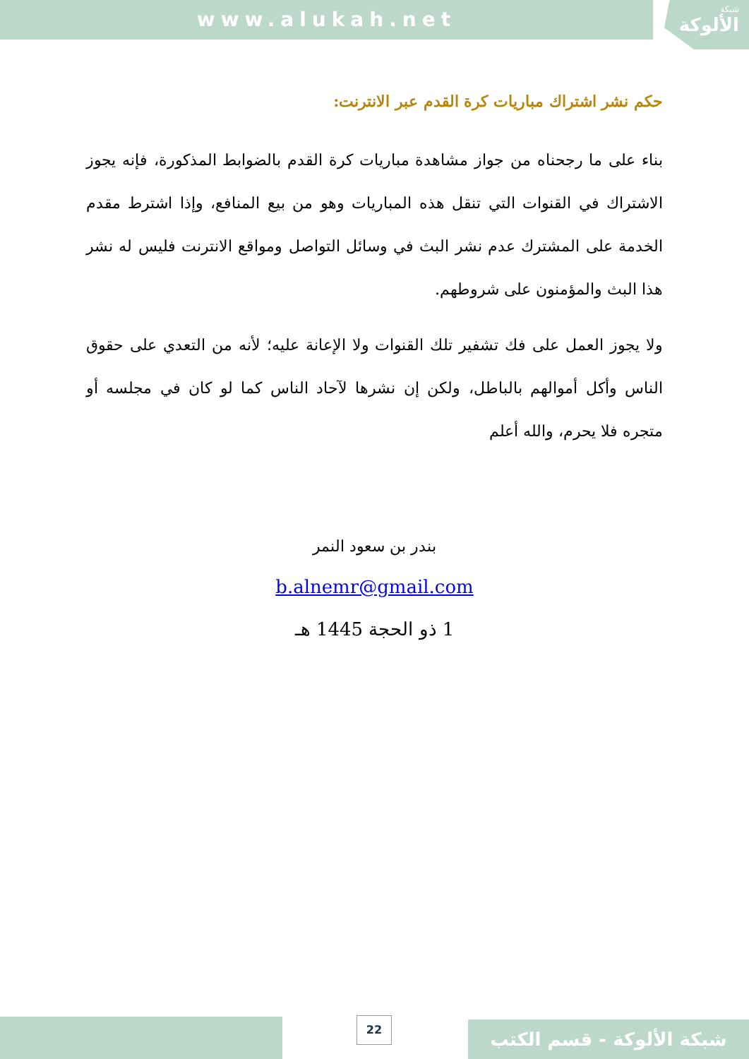www.alukah.net شبكة
الألوكة
حكم نشر اشتراك مباريات كرة القدم عبر الانترنت:
بناء على ما رجحناه من جواز مشاهدة مباريات كرة القدم بالضوابط المذكورة، فإنه يجوز الاشتراك في القنوات التي تنقل هذه المباريات وهو من بيع المنافع، وإذا اشترط مقدم الخدمة على المشترك عدم نشر البث في وسائل التواصل ومواقع الانترنت فليس له نشر هذا البث والمؤمنون على شروطهم.
ولا يجوز العمل على فك تشفير تلك القنوات ولا الإعانة عليه؛ لأنه من التعدي على حقوق الناس وأكل أموالهم بالباطل، ولكن إن نشرها لآحاد الناس كما لو كان في مجلسه أو متجره فلا يحرم، والله أعلم
بندر بن سعود النمر
b.alnemr@gmail.com
1 ذو الحجة 1445 هـ
22 شبكة الألوكة - قسم الكتب